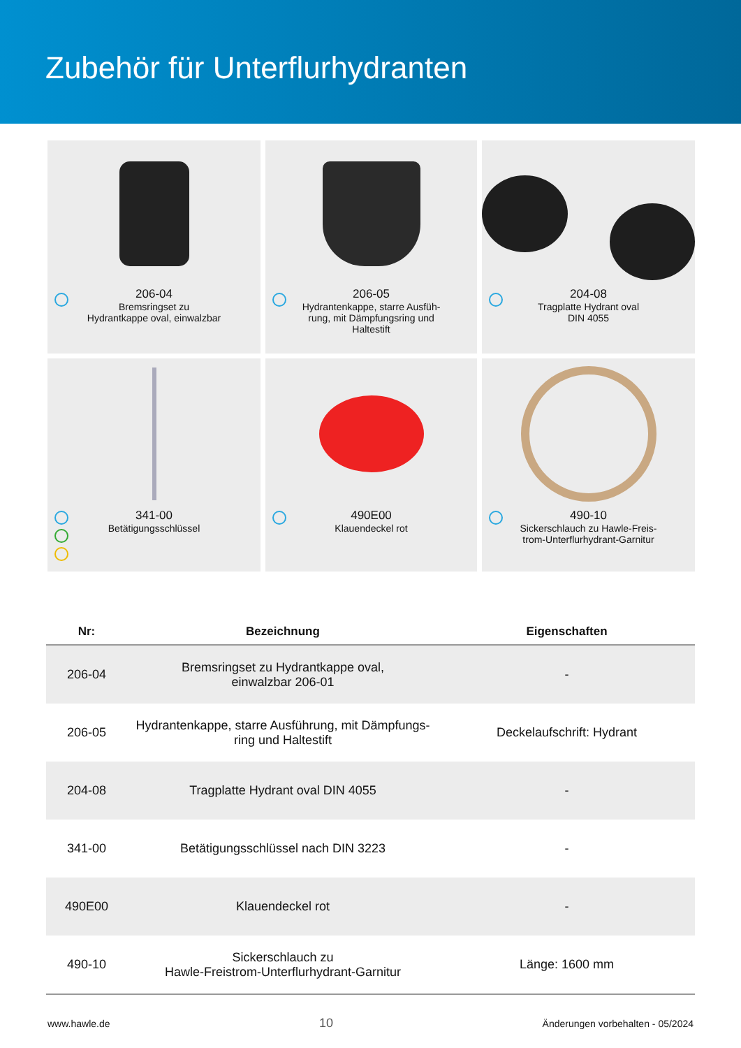Zubehör für Unterflurhydranten
206-04
Bremsringset zu
Hydrantkappe oval, einwalzbar
206-05
Hydrantenkappe, starre Ausfüh-
rung, mit Dämpfungsring und
Haltestift
204-08
Tragplatte Hydrant oval
DIN 4055
341-00
Betätigungsschlüssel
490E00
Klauendeckel rot
490-10
Sickerschlauch zu Hawle-Freis-
trom-Unterflurhydrant-Garnitur
| Nr: | Bezeichnung | Eigenschaften |
| --- | --- | --- |
| 206-04 | Bremsringset zu Hydrantkappe oval, einwalzbar 206-01 | - |
| 206-05 | Hydrantenkappe, starre Ausführung, mit Dämpfungs- ring und Haltestift | Deckelaufschrift: Hydrant |
| 204-08 | Tragplatte Hydrant oval DIN 4055 | - |
| 341-00 | Betätigungsschlüssel nach DIN 3223 | - |
| 490E00 | Klauendeckel rot | - |
| 490-10 | Sickerschlauch zu Hawle-Freistrom-Unterflurhydrant-Garnitur | Länge: 1600 mm |
www.hawle.de 10 Änderungen vorbehalten - 05/2024